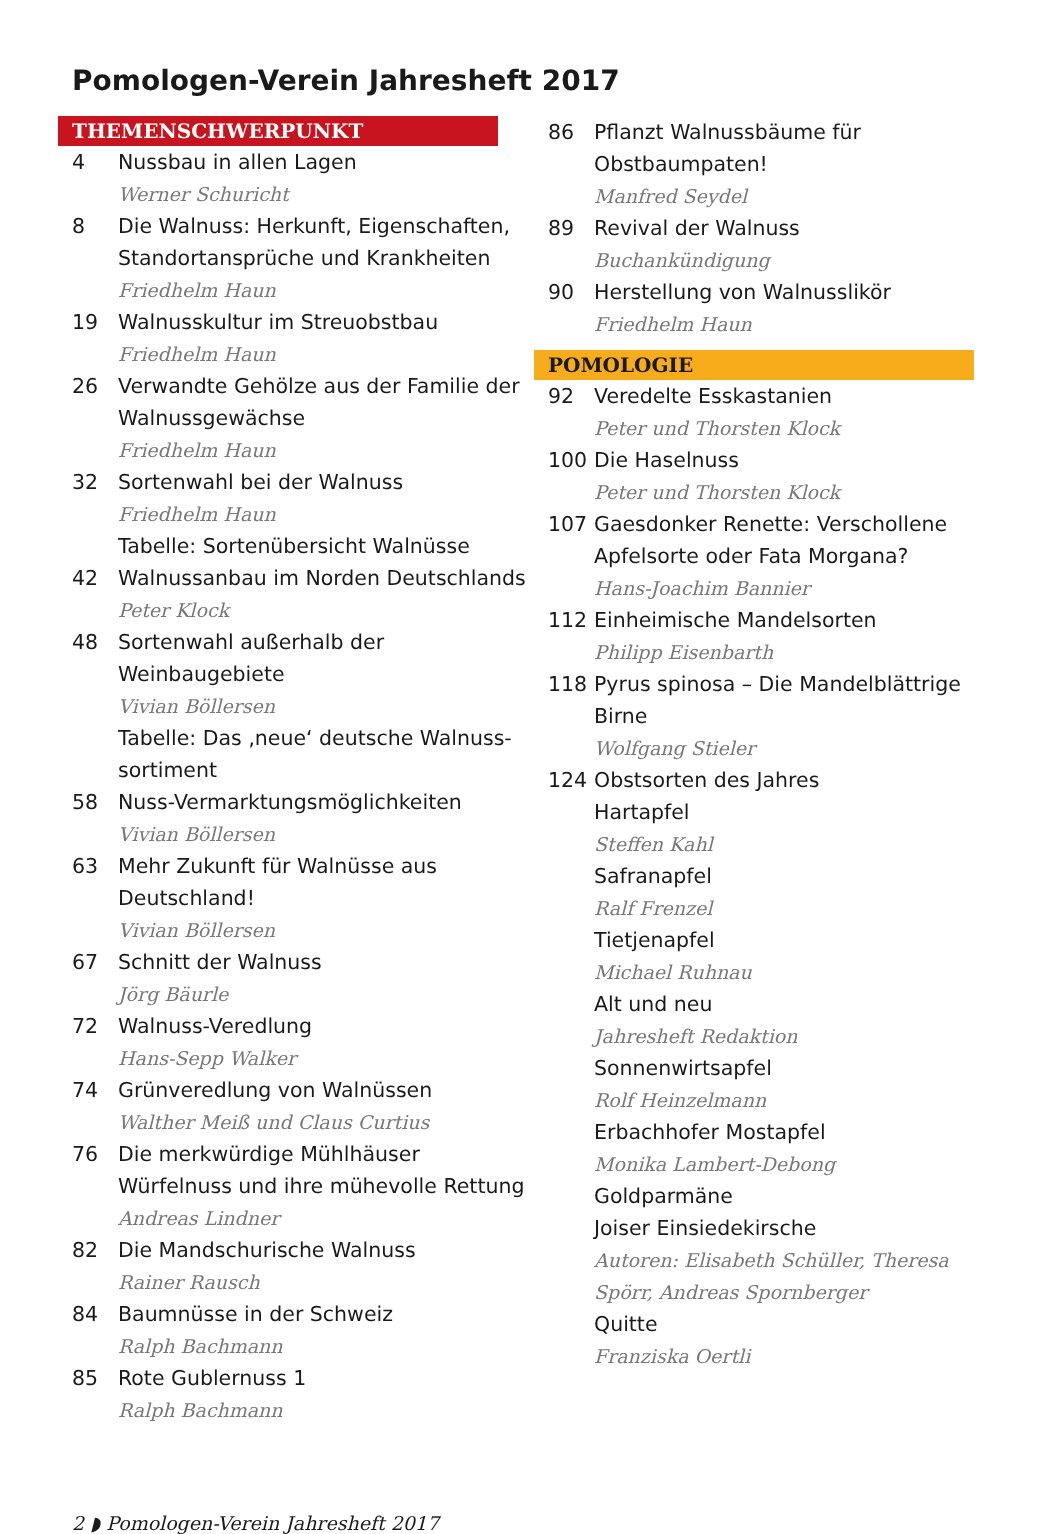Pomologen-Verein Jahresheft 2017
THEMENSCHWERPUNKT
4 Nussbau in allen Lagen
Werner Schuricht
8 Die Walnuss: Herkunft, Eigenschaften, Standortansprüche und Krankheiten
Friedhelm Haun
19 Walnusskultur im Streuobstbau
Friedhelm Haun
26 Verwandte Gehölze aus der Familie der Walnussgewächse
Friedhelm Haun
32 Sortenwahl bei der Walnuss
Friedhelm Haun
Tabelle: Sortenübersicht Walnüsse
42 Walnussanbau im Norden Deutschlands
Peter Klock
48 Sortenwahl außerhalb der Weinbaugebiete
Vivian Böllersen
Tabelle: Das ‚neue‘ deutsche Walnuss-sortiment
58 Nuss-Vermarktungsmöglichkeiten
Vivian Böllersen
63 Mehr Zukunft für Walnüsse aus Deutschland!
Vivian Böllersen
67 Schnitt der Walnuss
Jörg Bäurle
72 Walnuss-Veredlung
Hans-Sepp Walker
74 Grünveredlung von Walnüssen
Walther Meiß und Claus Curtius
76 Die merkwürdige Mühlhäuser Würfelnuss und ihre mühevolle Rettung
Andreas Lindner
82 Die Mandschurische Walnuss
Rainer Rausch
84 Baumnüsse in der Schweiz
Ralph Bachmann
85 Rote Gublernuss 1
Ralph Bachmann
86 Pflanzt Walnussbäume für Obstbaumpaten!
Manfred Seydel
89 Revival der Walnuss
Buchankündigung
90 Herstellung von Walnusslikör
Friedhelm Haun
POMOLOGIE
92 Veredelte Esskastanien
Peter und Thorsten Klock
100 Die Haselnuss
Peter und Thorsten Klock
107 Gaesdonker Renette: Verschollene Apfelsorte oder Fata Morgana?
Hans-Joachim Bannier
112 Einheimische Mandelsorten
Philipp Eisenbarth
118 Pyrus spinosa – Die Mandelblättrige Birne
Wolfgang Stieler
124 Obstsorten des Jahres
Hartapfel
Steffen Kahl
Safranapfel
Ralf Frenzel
Tietjenapfel
Michael Ruhnau
Alt und neu
Jahresheft Redaktion
Sonnenwirtsapfel
Rolf Heinzelmann
Erbachhofer Mostapfel
Monika Lambert-Debong
Goldparmäne
Joiser Einsiedekirsche
Autoren: Elisabeth Schüller, Theresa Spörr, Andreas Spornberger
Quitte
Franziska Oertli
2 ◗ Pomologen-Verein Jahresheft 2017